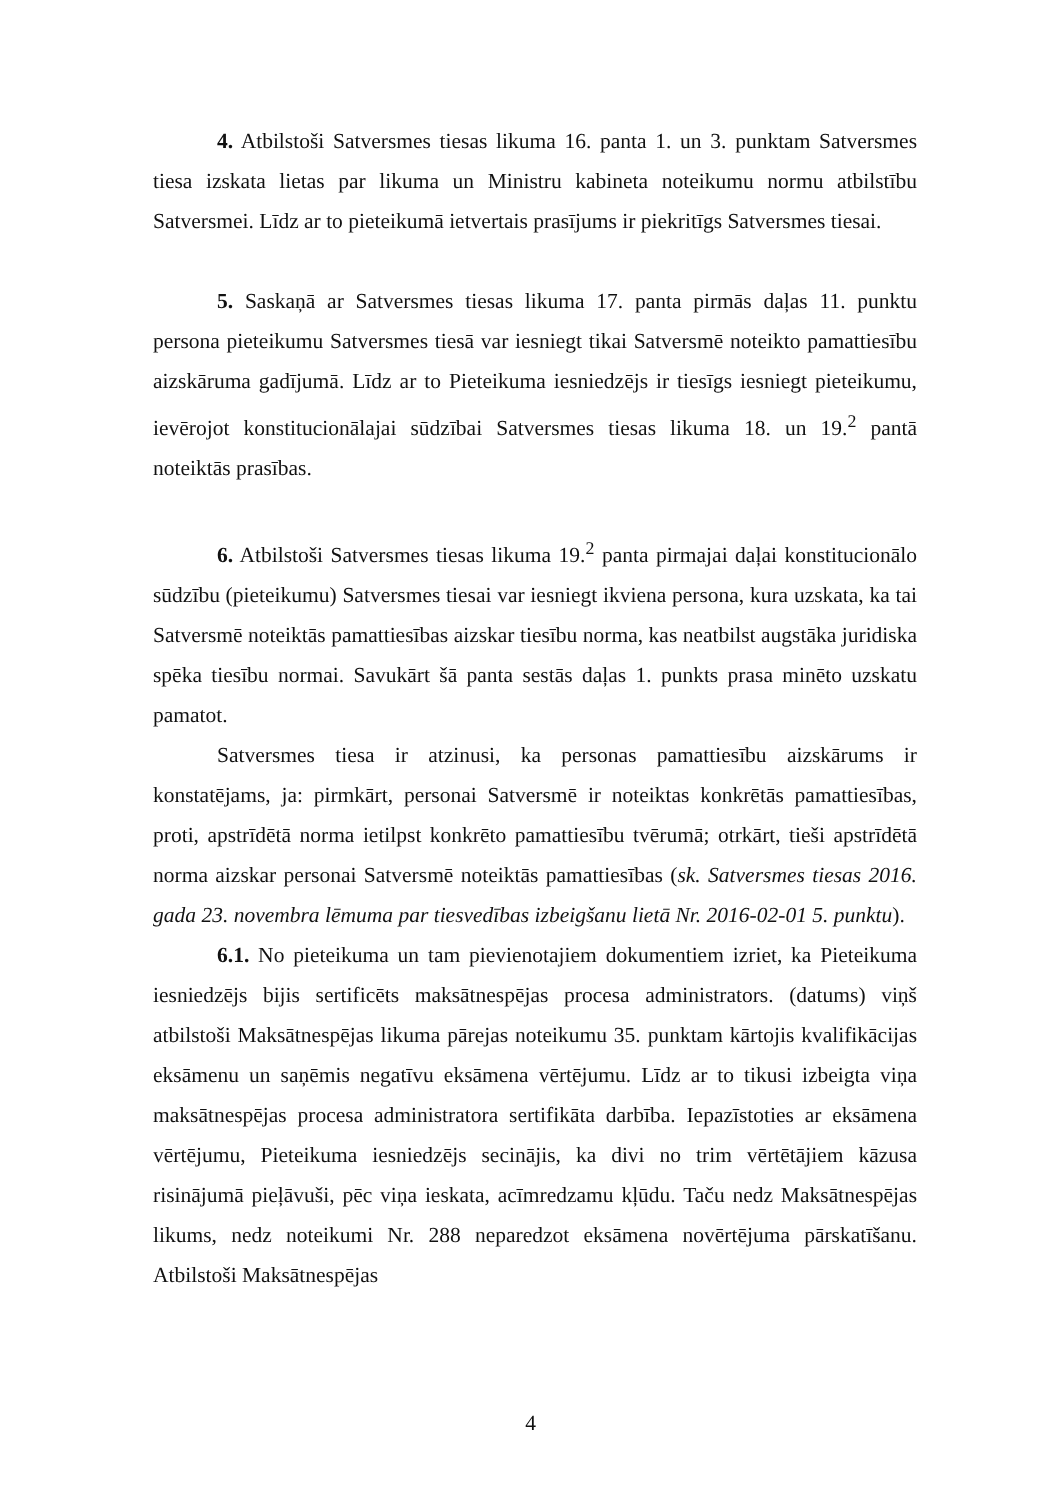4. Atbilstoši Satversmes tiesas likuma 16. panta 1. un 3. punktam Satversmes tiesa izskata lietas par likuma un Ministru kabineta noteikumu normu atbilstību Satversmei. Līdz ar to pieteikumā ietvertais prasījums ir piekritīgs Satversmes tiesai.
5. Saskaņā ar Satversmes tiesas likuma 17. panta pirmās daļas 11. punktu persona pieteikumu Satversmes tiesā var iesniegt tikai Satversmē noteikto pamattiesību aizskāruma gadījumā. Līdz ar to Pieteikuma iesniedzējs ir tiesīgs iesniegt pieteikumu, ievērojot konstitucionālajai sūdzībai Satversmes tiesas likuma 18. un 19.<sup>2</sup> pantā noteiktās prasības.
6. Atbilstoši Satversmes tiesas likuma 19.<sup>2</sup> panta pirmajai daļai konstitucionālo sūdzību (pieteikumu) Satversmes tiesai var iesniegt ikviena persona, kura uzskata, ka tai Satversmē noteiktās pamattiesības aizskar tiesību norma, kas neatbilst augstāka juridiska spēka tiesību normai. Savukārt šā panta sestās daļas 1. punkts prasa minēto uzskatu pamatot.
Satversmes tiesa ir atzinusi, ka personas pamattiesību aizskārums ir konstatējams, ja: pirmkārt, personai Satversmē ir noteiktas konkrētās pamattiesības, proti, apstrīdētā norma ietilpst konkrēto pamattiesību tvērumā; otrkārt, tieši apstrīdētā norma aizskar personai Satversmē noteiktās pamattiesības (sk. Satversmes tiesas 2016. gada 23. novembra lēmuma par tiesvedības izbeigšanu lietā Nr. 2016-02-01 5. punktu).
6.1. No pieteikuma un tam pievienotajiem dokumentiem izriet, ka Pieteikuma iesniedzējs bijis sertificēts maksātnespējas procesa administrators. (datums) viņš atbilstoši Maksātnespējas likuma pārejas noteikumu 35. punktam kārtojis kvalifikācijas eksāmenu un saņēmis negatīvu eksāmena vērtējumu. Līdz ar to tikusi izbeigta viņa maksātnespējas procesa administratora sertifikāta darbība. Iepazīstoties ar eksāmena vērtējumu, Pieteikuma iesniedzējs secinājis, ka divi no trim vērtētājiem kāzusa risinājumā pieļāvuši, pēc viņa ieskata, acīmredzamu kļūdu. Taču nedz Maksātnespējas likums, nedz noteikumi Nr. 288 neparedzot eksāmena novērtējuma pārskatīšanu. Atbilstoši Maksātnespējas
4